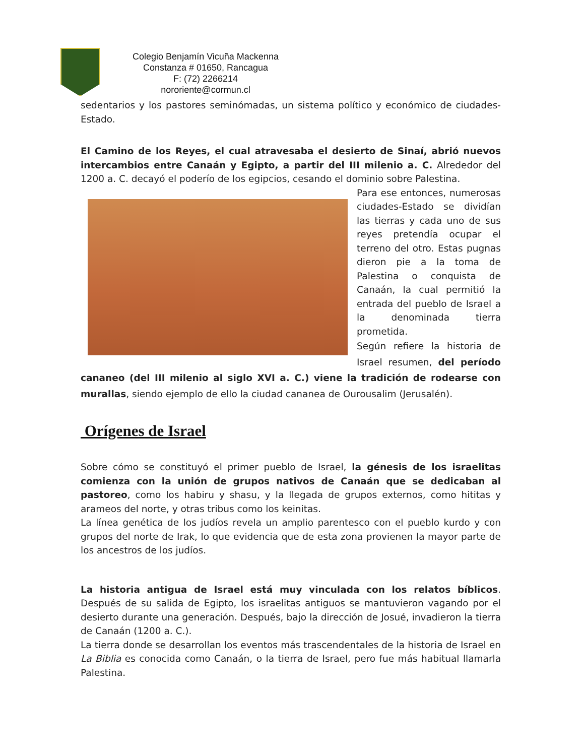Colegio Benjamín Vicuña Mackenna
Constanza # 01650, Rancagua
F: (72) 2266214
nororiente@cormun.cl
sedentarios y los pastores seminómadas, un sistema político y económico de ciudades-Estado.
El Camino de los Reyes, el cual atravesaba el desierto de Sinaí, abrió nuevos intercambios entre Canaán y Egipto, a partir del III milenio a. C. Alrededor del 1200 a. C. decayó el poderío de los egipcios, cesando el dominio sobre Palestina.
Para ese entonces, numerosas ciudades-Estado se dividían las tierras y cada uno de sus reyes pretendía ocupar el terreno del otro. Estas pugnas dieron pie a la toma de Palestina o conquista de Canaán, la cual permitió la entrada del pueblo de Israel a la denominada tierra prometida.
Según refiere la historia de Israel resumen, del período cananeo (del III milenio al siglo XVI a. C.) viene la tradición de rodearse con murallas, siendo ejemplo de ello la ciudad cananea de Ourousalim (Jerusalén).
Orígenes de Israel
Sobre cómo se constituyó el primer pueblo de Israel, la génesis de los israelitas comienza con la unión de grupos nativos de Canaán que se dedicaban al pastoreo, como los habiru y shasu, y la llegada de grupos externos, como hititas y arameos del norte, y otras tribus como los keinitas.
La línea genética de los judíos revela un amplio parentesco con el pueblo kurdo y con grupos del norte de Irak, lo que evidencia que de esta zona provienen la mayor parte de los ancestros de los judíos.
La historia antigua de Israel está muy vinculada con los relatos bíblicos. Después de su salida de Egipto, los israelitas antiguos se mantuvieron vagando por el desierto durante una generación. Después, bajo la dirección de Josué, invadieron la tierra de Canaán (1200 a. C.).
La tierra donde se desarrollan los eventos más trascendentales de la historia de Israel en La Biblia es conocida como Canaán, o la tierra de Israel, pero fue más habitual llamarla Palestina.